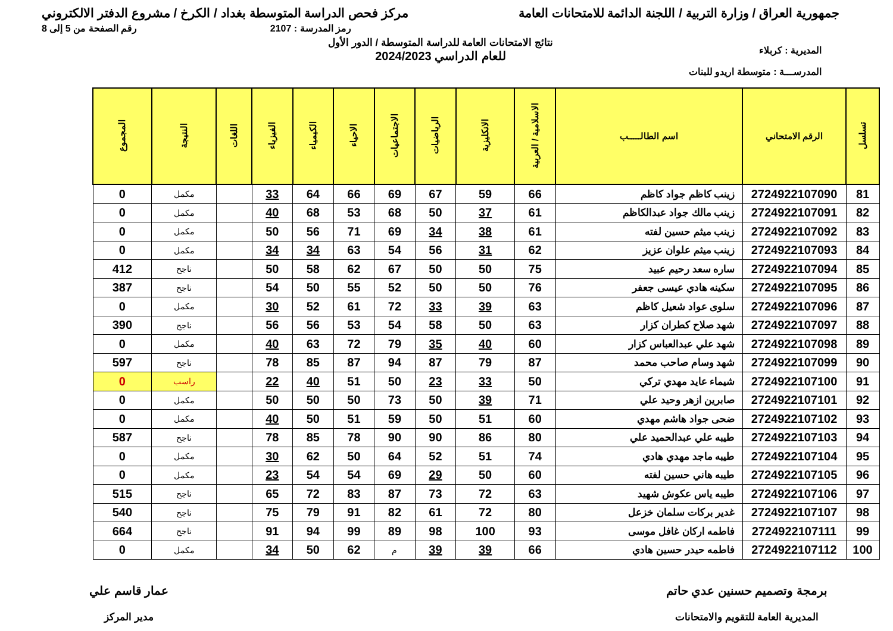جمهورية العراق / وزارة التربية / اللجنة الدائمة للامتحانات العامة
مركز فحص الدراسة المتوسطة بغداد / الكرخ / مشروع الدفتر الالكتروني
رمز المدرسة : 2107 رقم الصفحة من 5 إلى 8
المديرية : كربلاء
المدرســـة : متوسطة اريدو للبنات
نتائج الامتحانات العامة للدراسة المتوسطة / الدور الأول
للعام الدراسي 2024/2023
| تسلسل | الرقم الامتحاني | اسم الطالـــــب | الاسلامية / العربية | الانكليزية | الرياضيات | الاجتماعيات | الاحياء | الكيمياء | الفيزياء | اللغات | النتيجة | المجموع |
| --- | --- | --- | --- | --- | --- | --- | --- | --- | --- | --- | --- | --- |
| 81 | 2724922107090 | زينب كاظم جواد كاظم | 66 | 59 | 67 | 69 | 66 | 64 | 33 | | مكمل | 0 |
| 82 | 2724922107091 | زينب مالك جواد عبدالكاظم | 61 | 37 | 50 | 68 | 53 | 68 | 40 | | مكمل | 0 |
| 83 | 2724922107092 | زينب ميثم حسين لفته | 61 | 38 | 34 | 69 | 71 | 56 | 50 | | مكمل | 0 |
| 84 | 2724922107093 | زينب ميثم علوان عزيز | 62 | 31 | 56 | 54 | 63 | 34 | 34 | | مكمل | 0 |
| 85 | 2724922107094 | ساره سعد رحيم عبيد | 75 | 50 | 50 | 67 | 62 | 58 | 50 | | ناجح | 412 |
| 86 | 2724922107095 | سكينه هادي عيسى جعفر | 76 | 50 | 50 | 52 | 55 | 50 | 54 | | ناجح | 387 |
| 87 | 2724922107096 | سلوى عواد شعيل كاظم | 63 | 39 | 33 | 72 | 61 | 52 | 30 | | مكمل | 0 |
| 88 | 2724922107097 | شهد صلاح كطران كزار | 63 | 50 | 58 | 54 | 53 | 56 | 56 | | ناجح | 390 |
| 89 | 2724922107098 | شهد علي عبدالعباس كزار | 60 | 40 | 35 | 79 | 72 | 63 | 40 | | مكمل | 0 |
| 90 | 2724922107099 | شهد وسام صاحب محمد | 87 | 79 | 87 | 94 | 87 | 85 | 78 | | ناجح | 597 |
| 91 | 2724922107100 | شيماء عايد مهدي تركي | 50 | 33 | 23 | 50 | 51 | 40 | 22 | | راسب | 0 |
| 92 | 2724922107101 | صابرين ازهر وحيد علي | 71 | 39 | 50 | 73 | 50 | 50 | 50 | | مكمل | 0 |
| 93 | 2724922107102 | ضحى جواد هاشم مهدي | 60 | 51 | 50 | 59 | 51 | 50 | 40 | | مكمل | 0 |
| 94 | 2724922107103 | طيبه علي عبدالحميد علي | 80 | 86 | 90 | 90 | 78 | 85 | 78 | | ناجح | 587 |
| 95 | 2724922107104 | طيبه ماجد مهدي هادي | 74 | 51 | 52 | 64 | 50 | 62 | 30 | | مكمل | 0 |
| 96 | 2724922107105 | طيبه هاني حسين لفته | 60 | 50 | 29 | 69 | 54 | 54 | 23 | | مكمل | 0 |
| 97 | 2724922107106 | طيبه ياس عكوش شهيد | 63 | 72 | 73 | 87 | 83 | 72 | 65 | | ناجح | 515 |
| 98 | 2724922107107 | غدير بركات سلمان خزعل | 80 | 72 | 61 | 82 | 91 | 79 | 75 | | ناجح | 540 |
| 99 | 2724922107111 | فاطمه اركان غافل موسى | 93 | 100 | 98 | 89 | 99 | 94 | 91 | | ناجح | 664 |
| 100 | 2724922107112 | فاطمه حيدر حسين هادي | 66 | 39 | 39 | م | 62 | 50 | 34 | | مكمل | 0 |
برمجة وتصميم حسنين عدي حاتم
المديرية العامة للتقويم والامتحانات
عمار قاسم علي
مدير المركز